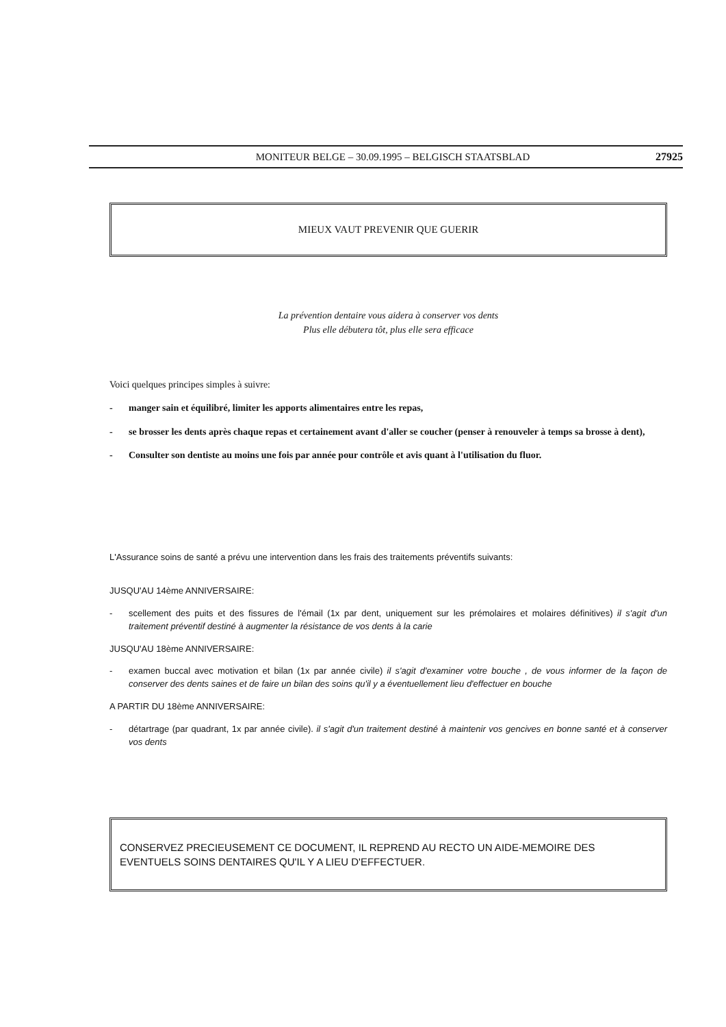MONITEUR BELGE – 30.09.1995 – BELGISCH STAATSBLAD
27925
MIEUX VAUT PREVENIR QUE GUERIR
La prévention dentaire vous aidera à conserver vos dents
Plus elle débutera tôt, plus elle sera efficace
Voici quelques principes simples à suivre:
- manger sain et équilibré, limiter les apports alimentaires entre les repas,
- se brosser les dents après chaque repas et certainement avant d'aller se coucher (penser à renouveler à temps sa brosse à dent),
- Consulter son dentiste au moins une fois par année pour contrôle et avis quant à l'utilisation du fluor.
L'Assurance soins de santé a prévu une intervention dans les frais des traitements préventifs suivants:
JUSQU'AU 14ème ANNIVERSAIRE:
- scellement des puits et des fissures de l'émail (1x par dent, uniquement sur les prémolaires et molaires définitives) il s'agit d'un traitement préventif destiné à augmenter la résistance de vos dents à la carie
JUSQU'AU 18ème ANNIVERSAIRE:
- examen buccal avec motivation et bilan (1x par année civile) il s'agit d'examiner votre bouche , de vous informer de la façon de conserver des dents saines et de faire un bilan des soins qu'il y a éventuellement lieu d'effectuer en bouche
A PARTIR DU 18ème ANNIVERSAIRE:
- détartrage (par quadrant, 1x par année civile). il s'agit d'un traitement destiné à maintenir vos gencives en bonne santé et à conserver vos dents
CONSERVEZ PRECIEUSEMENT CE DOCUMENT, IL REPREND AU RECTO UN AIDE-MEMOIRE DES EVENTUELS SOINS DENTAIRES QU'IL Y A LIEU D'EFFECTUER.